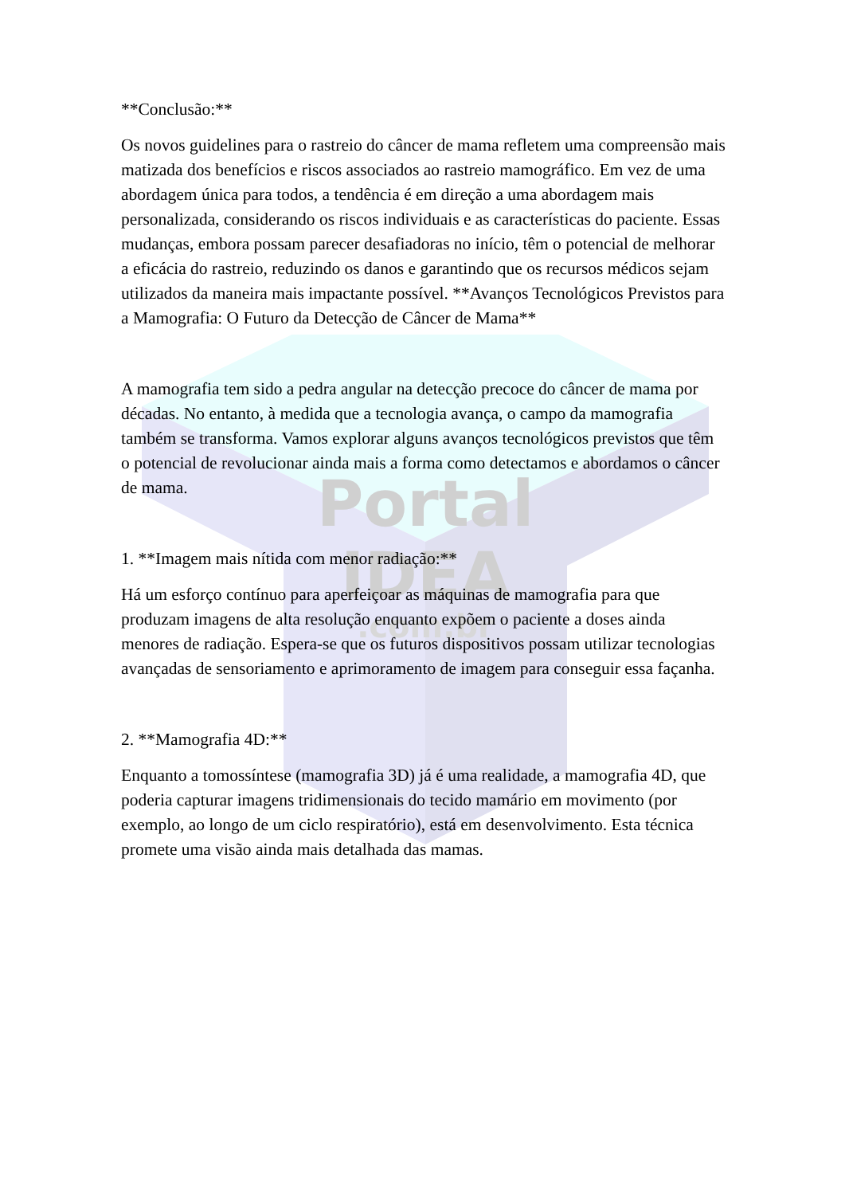Portal
IDEA
.com.br
**Conclusão:**
Os novos guidelines para o rastreio do câncer de mama refletem uma compreensão mais matizada dos benefícios e riscos associados ao rastreio mamográfico. Em vez de uma abordagem única para todos, a tendência é em direção a uma abordagem mais personalizada, considerando os riscos individuais e as características do paciente. Essas mudanças, embora possam parecer desafiadoras no início, têm o potencial de melhorar a eficácia do rastreio, reduzindo os danos e garantindo que os recursos médicos sejam utilizados da maneira mais impactante possível. **Avanços Tecnológicos Previstos para a Mamografia: O Futuro da Detecção de Câncer de Mama**
A mamografia tem sido a pedra angular na detecção precoce do câncer de mama por décadas. No entanto, à medida que a tecnologia avança, o campo da mamografia também se transforma. Vamos explorar alguns avanços tecnológicos previstos que têm o potencial de revolucionar ainda mais a forma como detectamos e abordamos o câncer de mama.
1. **Imagem mais nítida com menor radiação:**
Há um esforço contínuo para aperfeiçoar as máquinas de mamografia para que produzam imagens de alta resolução enquanto expõem o paciente a doses ainda menores de radiação. Espera-se que os futuros dispositivos possam utilizar tecnologias avançadas de sensoriamento e aprimoramento de imagem para conseguir essa façanha.
2. **Mamografia 4D:**
Enquanto a tomossíntese (mamografia 3D) já é uma realidade, a mamografia 4D, que poderia capturar imagens tridimensionais do tecido mamário em movimento (por exemplo, ao longo de um ciclo respiratório), está em desenvolvimento. Esta técnica promete uma visão ainda mais detalhada das mamas.